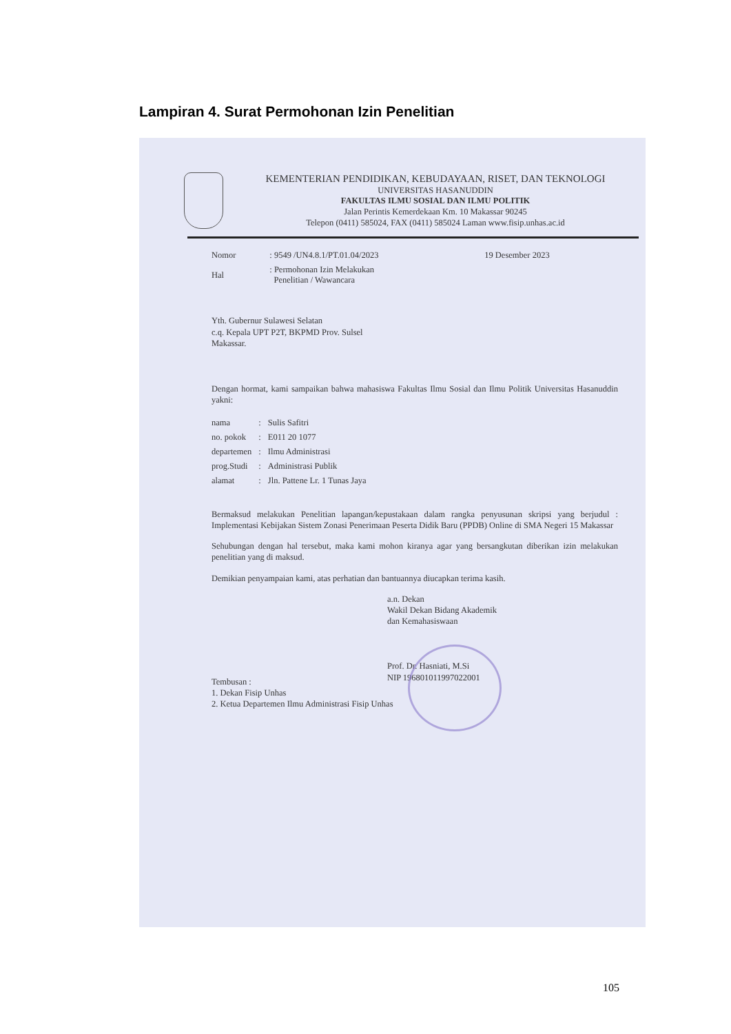Lampiran 4. Surat Permohonan Izin Penelitian
KEMENTERIAN PENDIDIKAN, KEBUDAYAAN, RISET, DAN TEKNOLOGI
UNIVERSITAS HASANUDDIN
FAKULTAS ILMU SOSIAL DAN ILMU POLITIK
Jalan Perintis Kemerdekaan Km. 10 Makassar 90245
Telepon (0411) 585024, FAX (0411) 585024 Laman www.fisip.unhas.ac.id
| Nomor | : 9549 /UN4.8.1/PT.01.04/2023 | 19 Desember 2023 |
| Hal | : Permohonan Izin Melakukan Penelitian / Wawancara | |
Yth. Gubernur Sulawesi Selatan
c.q. Kepala UPT P2T, BKPMD Prov. Sulsel
Makassar.
Dengan hormat, kami sampaikan bahwa mahasiswa Fakultas Ilmu Sosial dan Ilmu Politik Universitas Hasanuddin yakni:
| nama | : | Sulis Safitri |
| no. pokok | : | E011 20 1077 |
| departemen | : | Ilmu Administrasi |
| prog.Studi | : | Administrasi Publik |
| alamat | : | Jln. Pattene Lr. 1 Tunas Jaya |
Bermaksud melakukan Penelitian lapangan/kepustakaan dalam rangka penyusunan skripsi yang berjudul : Implementasi Kebijakan Sistem Zonasi Penerimaan Peserta Didik Baru (PPDB) Online di SMA Negeri 15 Makassar
Sehubungan dengan hal tersebut, maka kami mohon kiranya agar yang bersangkutan diberikan izin melakukan penelitian yang di maksud.
Demikian penyampaian kami, atas perhatian dan bantuannya diucapkan terima kasih.
a.n. Dekan
Wakil Dekan Bidang Akademik
dan Kemahasiswaan
Prof. Dr. Hasniati, M.Si
NIP 196801011997022001
Tembusan :
1. Dekan Fisip Unhas
2. Ketua Departemen Ilmu Administrasi Fisip Unhas
105